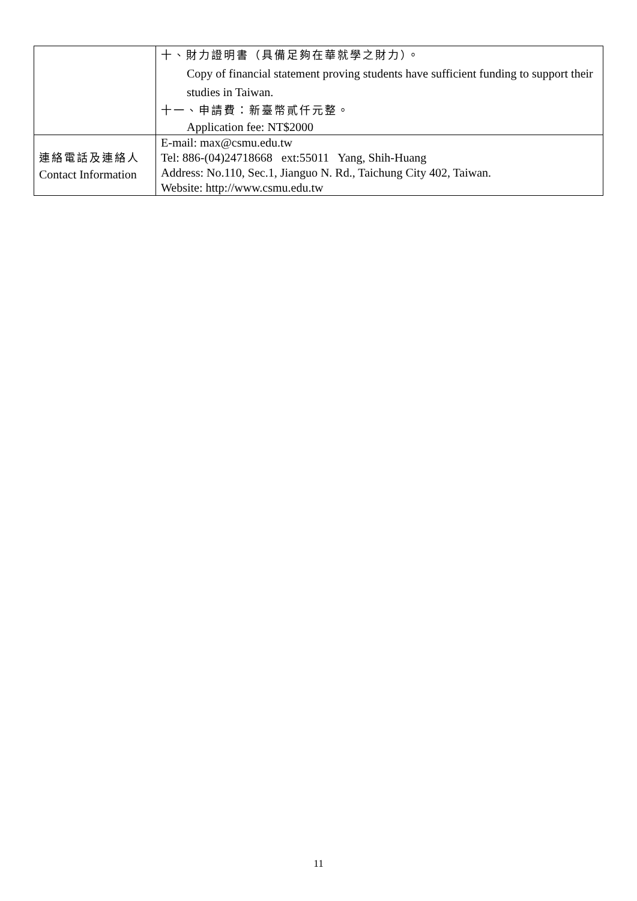| | 十、財力證明書（具備足夠在華就學之財力）。 Copy of financial statement proving students have sufficient funding to support their studies in Taiwan. 十一、申請費：新臺幣貳仟元整。 Application fee: NT$2000 |
| 連絡電話及連絡人 Contact Information | E-mail: max@csmu.edu.tw Tel: 886-(04)24718668 ext:55011 Yang, Shih-Huang Address: No.110, Sec.1, Jianguo N. Rd., Taichung City 402, Taiwan. Website: http://www.csmu.edu.tw |
11